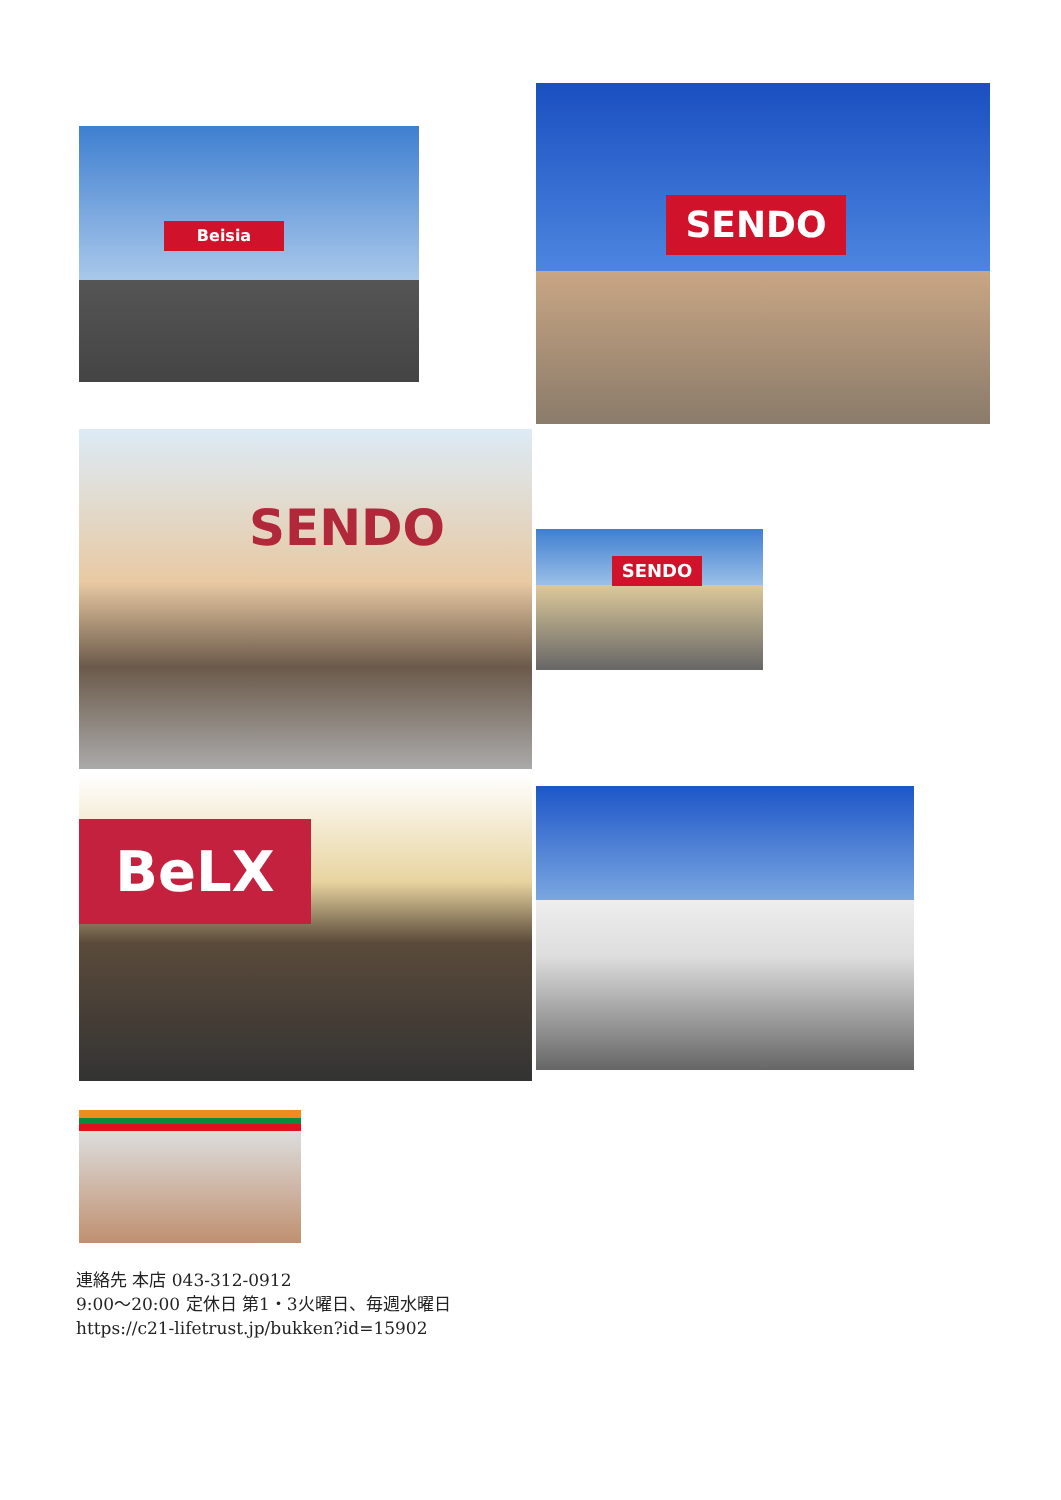Beisia
SENDO
SENDO
SENDO
BeLX
連絡先 本店 043-312-0912
9:00～20:00 定休日 第1・3火曜日、毎週水曜日
https://c21-lifetrust.jp/bukken?id=15902